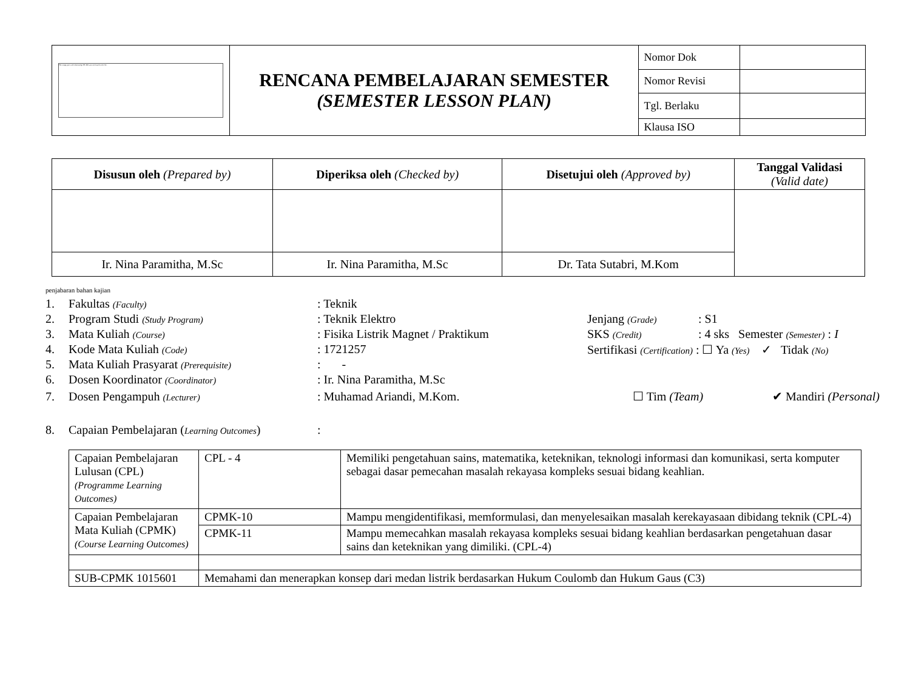| The image part with relationship ID rId6 was not found in the file. | RENCANA PEMBELAJARAN SEMESTER (SEMESTER LESSON PLAN) | Nomor Dok | |
| | | Nomor Revisi | |
| | | Tgl. Berlaku | |
| | | Klausa ISO | |
| Disusun oleh (Prepared by) | Diperiksa oleh (Checked by) | Disetujui oleh (Approved by) | Tanggal Validasi (Valid date) |
| --- | --- | --- | --- |
| Ir. Nina Paramitha, M.Sc | Ir. Nina Paramitha, M.Sc | Dr. Tata Sutabri, M.Kom | |
penjabaran bahan kajian
1. Fakultas (Faculty): Teknik
2. Program Studi (Study Program): Teknik Elektro Jenjang (Grade): S1
3. Mata Kuliah (Course): Fisika Listrik Magnet / Praktikum SKS (Credit): 4 sks Semester (Semester) : I
4. Kode Mata Kuliah (Code): 1721257 Sertifikasi (Certification) : ☐ Ya (Yes) ✓ Tidak (No)
5. Mata Kuliah Prasyarat (Prerequisite): -
6. Dosen Koordinator (Coordinator): Ir. Nina Paramitha, M.Sc
7. Dosen Pengampuh (Lecturer): Muhamad Ariandi, M.Kom. ☐ Tim (Team) ✔ Mandiri (Personal)
8. Capaian Pembelajaran (Learning Outcomes):
| Capaian Pembelajaran Lulusan (CPL) (Programme Learning Outcomes) | CPL - 4 | Memiliki pengetahuan sains, matematika, keteknikan, teknologi informasi dan komunikasi, serta komputer sebagai dasar pemecahan masalah rekayasa kompleks sesuai bidang keahlian. |
| Capaian Pembelajaran Mata Kuliah (CPMK) (Course Learning Outcomes) | CPMK-10 | Mampu mengidentifikasi, memformulasi, dan menyelesaikan masalah kerekayasaan dibidang teknik (CPL-4) |
| | CPMK-11 | Mampu memecahkan masalah rekayasa kompleks sesuai bidang keahlian berdasarkan pengetahuan dasar sains dan keteknikan yang dimiliki. (CPL-4) |
| SUB-CPMK 1015601 | Memahami dan menerapkan konsep dari medan listrik berdasarkan Hukum Coulomb dan Hukum Gaus (C3) | |